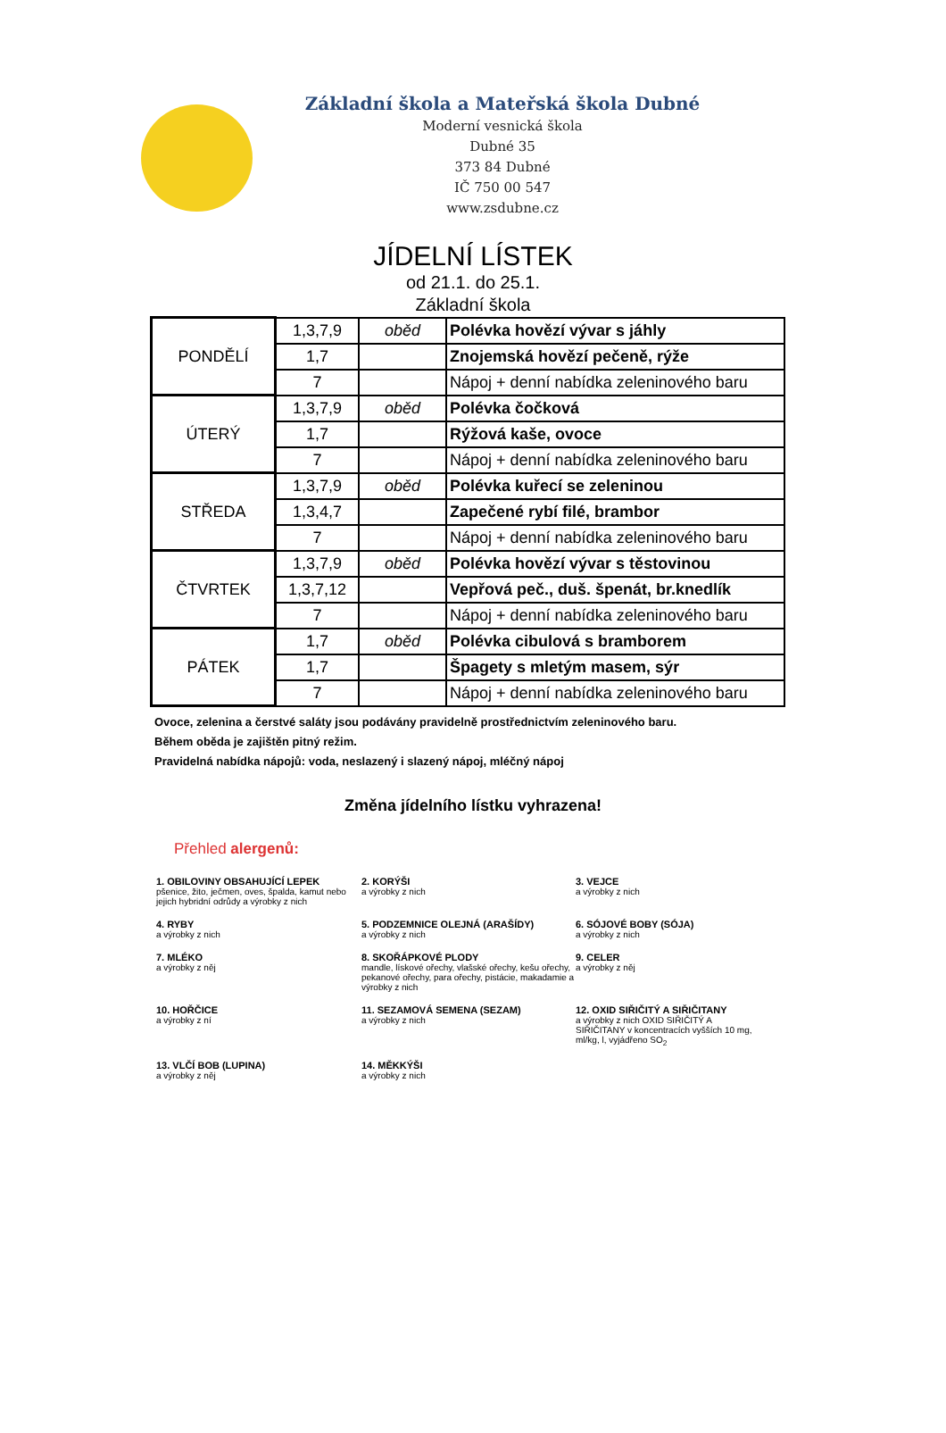Základní škola a Mateřská škola Dubné
Moderní vesnická škola
Dubné 35
373 84 Dubné
IČ 750 00 547
www.zsdubne.cz
JÍDELNÍ LÍSTEK
od 21.1. do 25.1.
Základní škola
| PONDĚLÍ | 1,3,7,9 | oběd | Polévka hovězí vývar s jáhly |
| | 1,7 | | Znojemská hovězí pečeně, rýže |
| | 7 | | Nápoj + denní nabídka zeleninového baru |
| ÚTERÝ | 1,3,7,9 | oběd | Polévka čočková |
| | 1,7 | | Rýžová kaše, ovoce |
| | 7 | | Nápoj + denní nabídka zeleninového baru |
| STŘEDA | 1,3,7,9 | oběd | Polévka kuřecí se zeleninou |
| | 1,3,4,7 | | Zapečené rybí filé, brambor |
| | 7 | | Nápoj + denní nabídka zeleninového baru |
| ČTVRTEK | 1,3,7,9 | oběd | Polévka hovězí vývar s těstovinou |
| | 1,3,7,12 | | Vepřová peč., duš. špenát, br.knedlík |
| | 7 | | Nápoj + denní nabídka zeleninového baru |
| PÁTEK | 1,7 | oběd | Polévka cibulová s bramborem |
| | 1,7 | | Špagety s mletým masem, sýr |
| | 7 | | Nápoj + denní nabídka zeleninového baru |
Ovoce, zelenina a čerstvé saláty jsou podávány pravidelně prostřednictvím zeleninového baru.
Během oběda je zajištěn pitný režim.
Pravidelná nabídka nápojů: voda, neslazený i slazený nápoj, mléčný nápoj
Změna jídelního lístku vyhrazena!
Přehled alergenů:
1. OBILOVINY OBSAHUJÍCÍ LEPEK
pšenice, žito, ječmen, oves, špalda, kamut nebo jejich hybridní odrůdy a výrobky z nich
2. KORÝŠI
a výrobky z nich
3. VEJCE
a výrobky z nich
4. RYBY
a výrobky z nich
5. PODZEMNICE OLEJNÁ (ARAŠÍDY)
a výrobky z nich
6. SÓJOVÉ BOBY (SÓJA)
a výrobky z nich
7. MLÉKO
a výrobky z něj
8. SKOŘÁPKOVÉ PLODY
mandle, lískové ořechy, vlašské ořechy, kešu ořechy, pekanové ořechy, para ořechy, pistácie, makadamie a výrobky z nich
9. CELER
a výrobky z něj
10. HOŘČICE
a výrobky z ní
11. SEZAMOVÁ SEMENA (SEZAM)
a výrobky z nich
12. OXID SIŘIČITÝ A SIŘIČITANY
a výrobky z nich OXID SIŘIČITÝ A SIŘIČITANY v koncentracích vyšších 10 mg, ml/kg, l, vyjádřeno SO<sub>2</sub>
13. VLČÍ BOB (LUPINA)
a výrobky z něj
14. MĚKKÝŠI
a výrobky z nich